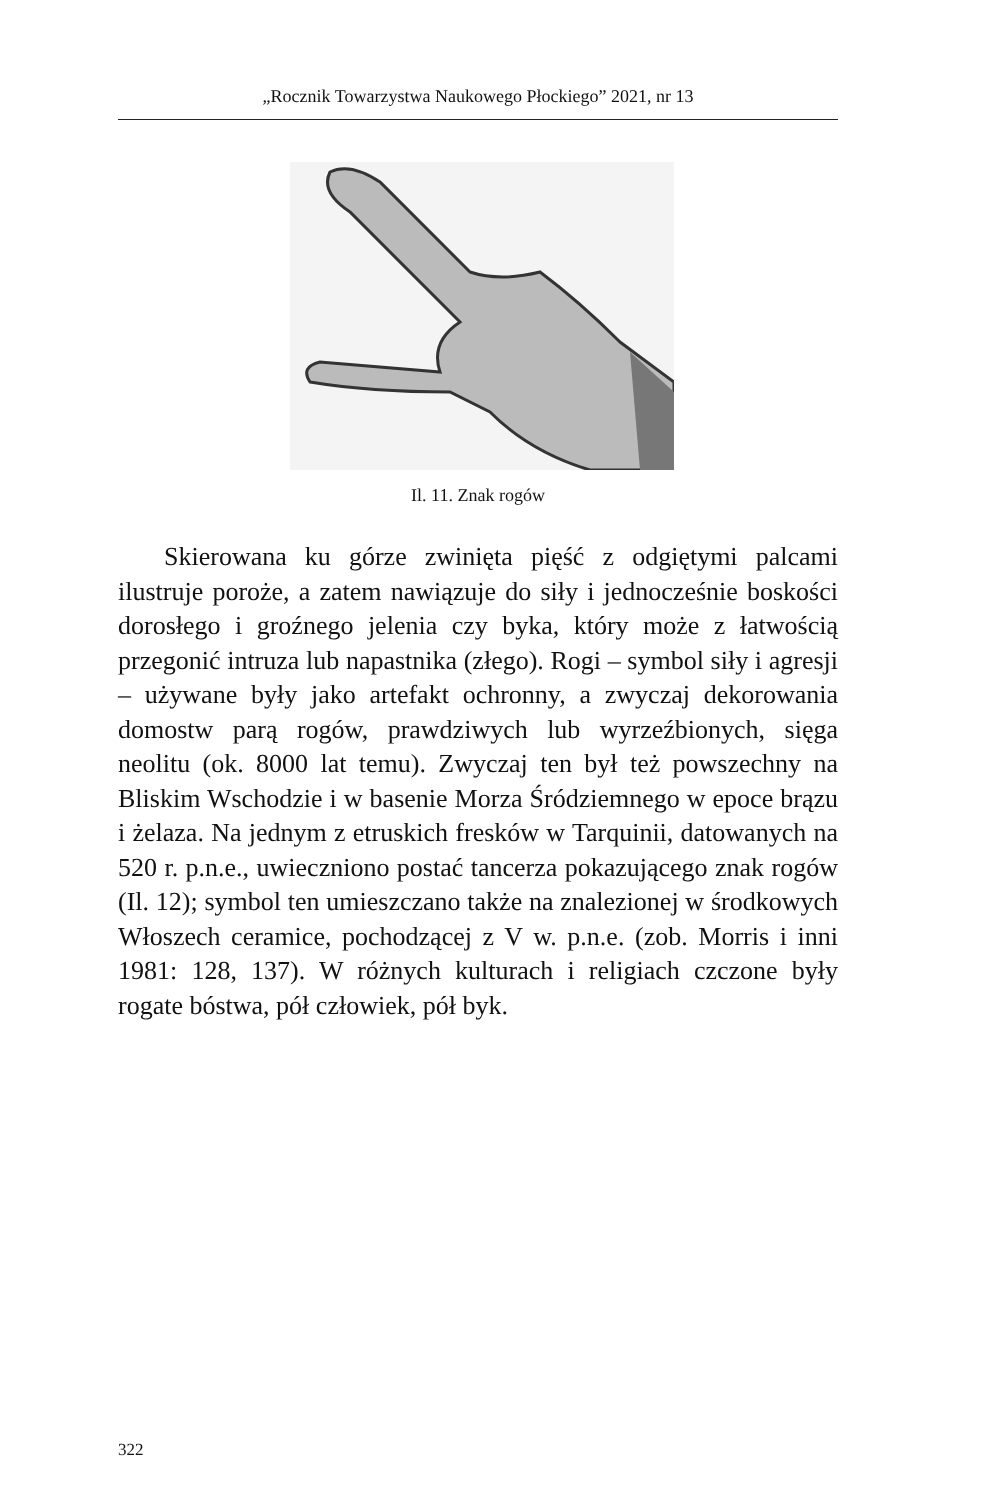„Rocznik Towarzystwa Naukowego Płockiego” 2021, nr 13
Il. 11. Znak rogów
Skierowana ku górze zwinięta pięść z odgiętymi palcami ilustruje poroże, a zatem nawiązuje do siły i jednocześnie boskości dorosłego i groźnego jelenia czy byka, który może z łatwością przegonić intruza lub napastnika (złego). Rogi – symbol siły i agresji – używane były jako artefakt ochronny, a zwyczaj dekorowania domostw parą rogów, prawdziwych lub wyrzeźbionych, sięga neolitu (ok. 8000 lat temu). Zwyczaj ten był też powszechny na Bliskim Wschodzie i w basenie Morza Śródziemnego w epoce brązu i żelaza. Na jednym z etruskich fresków w Tarquinii, datowanych na 520 r. p.n.e., uwieczniono postać tancerza pokazującego znak rogów (Il. 12); symbol ten umieszczano także na znalezionej w środkowych Włoszech ceramice, pochodzącej z V w. p.n.e. (zob. Morris i inni 1981: 128, 137). W różnych kulturach i religiach czczone były rogate bóstwa, pół człowiek, pół byk.
322